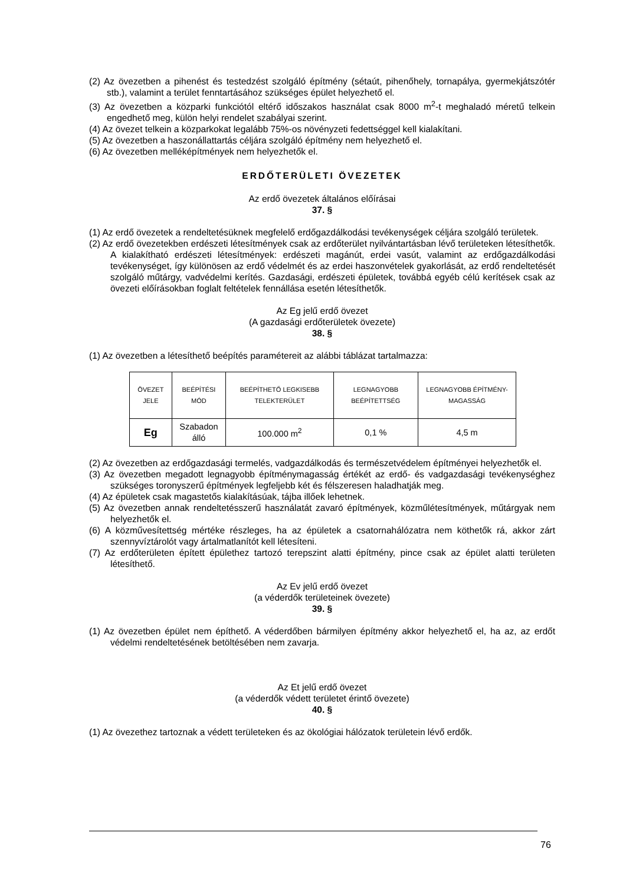(2) Az övezetben a pihenést és testedzést szolgáló építmény (sétaút, pihenőhely, tornapálya, gyermekjátszótér stb.), valamint a terület fenntartásához szükséges épület helyezhető el.
(3) Az övezetben a közparki funkciótól eltérő időszakos használat csak 8000 m<sup>2</sup>-t meghaladó méretű telkein engedhető meg, külön helyi rendelet szabályai szerint.
(4) Az övezet telkein a közparkokat legalább 75%-os növényzeti fedettséggel kell kialakítani.
(5) Az övezetben a haszonállattartás céljára szolgáló építmény nem helyezhető el.
(6) Az övezetben melléképítmények nem helyezhetők el.
ERDŐTERÜLETI ÖVEZETEK
Az erdő övezetek általános előírásai
37. §
(1) Az erdő övezetek a rendeltetésüknek megfelelő erdőgazdálkodási tevékenységek céljára szolgáló területek.
(2) Az erdő övezetekben erdészeti létesítmények csak az erdőterület nyilvántartásban lévő területeken létesíthetők. A kialakítható erdészeti létesítmények: erdészeti magánút, erdei vasút, valamint az erdőgazdálkodási tevékenységet, így különösen az erdő védelmét és az erdei haszonvételek gyakorlását, az erdő rendeltetését szolgáló műtárgy, vadvédelmi kerítés. Gazdasági, erdészeti épületek, továbbá egyéb célú kerítések csak az övezeti előírásokban foglalt feltételek fennállása esetén létesíthetők.
Az Eg jelű erdő övezet
(A gazdasági erdőterületek övezete)
38. §
(1) Az övezetben a létesíthető beépítés paramétereit az alábbi táblázat tartalmazza:
| ÖVEZET JELE | BEÉPÍTÉSI MÓD | BEÉPÍTHETŐ LEGKISEBB TELEKTERÜLET | LEGNAGYOBB BEÉPÍTETTSÉG | LEGNAGYOBB ÉPÍTMÉNY-MAGASSÁG |
| --- | --- | --- | --- | --- |
| Eg | Szabadon álló | 100.000 m<sup>2</sup> | 0,1 % | 4,5 m |
(2) Az övezetben az erdőgazdasági termelés, vadgazdálkodás és természetvédelem építményei helyezhetők el.
(3) Az övezetben megadott legnagyobb építménymagasság értékét az erdő- és vadgazdasági tevékenységhez szükséges toronyszerű építmények legfeljebb két és félszeresen haladhatják meg.
(4) Az épületek csak magastetős kialakításúak, tájba illőek lehetnek.
(5) Az övezetben annak rendeltetésszerű használatát zavaró építmények, közműlétesítmények, műtárgyak nem helyezhetők el.
(6) A közművesítettség mértéke részleges, ha az épületek a csatornahálózatra nem köthetők rá, akkor zárt szennyvíztárolót vagy ártalmatlanítót kell létesíteni.
(7) Az erdőterületen épített épülethez tartozó terepszint alatti építmény, pince csak az épület alatti területen létesíthető.
Az Ev jelű erdő övezet
(a véderdők területeinek övezete)
39. §
(1) Az övezetben épület nem építhető. A véderdőben bármilyen építmény akkor helyezhető el, ha az, az erdőt védelmi rendeltetésének betöltésében nem zavarja.
Az Et jelű erdő övezet
(a véderdők védett területet érintő övezete)
40. §
(1) Az övezethez tartoznak a védett területeken és az ökológiai hálózatok területein lévő erdők.
76